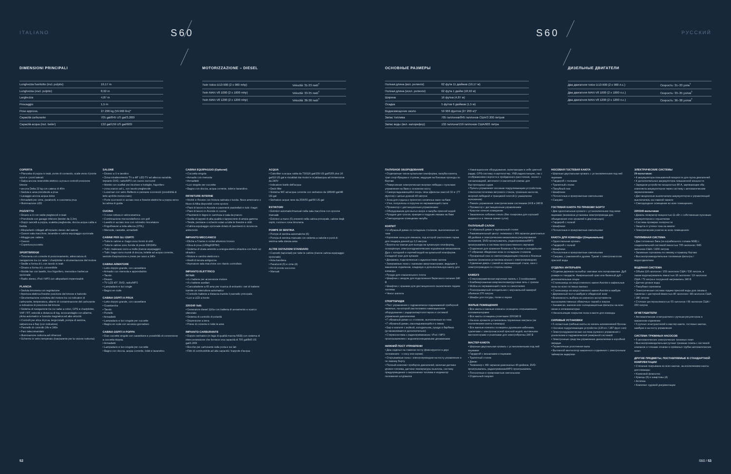ITALIANO S60
DIMENSIONI PRINCIPALI
| Lunghezza fuoritutto (incl. pulpito) | 19,17 m |
| Lunghezza (escl. pulpito) | 8,92 m |
| Larghezza | 4,87 m |
| Pescaggio | 1,5 m |
| Peso appross. | 27.200 kg (59.966 lbs)* |
| Capacità carburante | 705 gal/845 US gal/3.200l |
| Capacità acqua (incl. boiler) | 132 gal/159 US gal/603l |
MOTORIZZAZIONE – DIESEL
| Twin Volvo D13-900 (2 x 900 mhp) | Velocità: 31-33 nodi<sup>†</sup> |
| Twin MAN V8 1000 (2 x 1000 mhp) | Velocità: 33-35 nodi<sup>†</sup> |
| Twin MAN V8 1200 (2 x 1200 mhp) | Velocità: 36-38 nodi<sup>†</sup> |
COPERTA
• Plancetta di poppa in teak, ponte di comando, scale verso il ponte sport e i ponti laterali
• Salpa ancora reversibile elettrico a prua e controlli posizione timone
• ancora Delta 32 kg con catena di 40m
• Seduta e area prendisole a prua
• Lavaggio ancora acqua dolce
• Armadietti per cime, parabordi, e cuscineria prua
• Illuminazione LED
POZZETTO
• Divano a U con sedie pieghevoli in teak
• Prendisole con garage inferiore (tender da 3,3m)
• Doppi cancelli a poppa, scaletta pieghevole, doccia acqua calda e fredda
• Altoparlanti collegati all'impianto stereo del salone
• Gavoni sala macchine, lazarette e cabina equipaggio opzionale
• Alloggio per zattera
• Gavoni
• Copertura pozzetto
SPORTBRIDGE
• Timoneria con console di posizionamento, attrezzatura di navigazione tra cui radar / chartplotter e strumentazione del motore
• Sedile a forma di L con tavolo in teak
• Divano a forma di L convertibile
• Mobile bar con lavello, box frigorifero, mensola e barbecue opzionale
• Radio stereo, iPod / MP3 con altoparlanti impermeabili
PLANCIA
• Seduta timoneria con regolazione
• Apertura elettrica finestre posizione del timone e babordo
• Strumentazione completa del motore tra cui indicatori di carburante, temperatura, allarmi di contaminazione del carburante e indicatore di posizione del timone
• Sistema di navigazione tra cui radar a colori, GPS e chartplotter, VHF / RT, velocità e distanza di log, ecoscandaglio con allarme, pilota automatico e bussola magnetica ad alta velocità
• Controlli per elica di prua, tergicristalli, pompa di sentina, salpancora e flap (con indicatore)
• Pannello di controllo 24v e 240v
• Faro telecomandato
• Illuminazione notturna ad infrarossi
• Schermo in vetro temperato (trasparente per la visione notturna)
SALONE
• Divano a U e tavolino
• Zona intrattenimento TV a 48" LED TV ad altezza variabile, impianto DVD, radio/MP3 con suono surround
• Mobile con scaffali per bicchieri e bottiglie, frigorifero
• zona pranzo ad L, con tavolo pieghevole
• Lucernari con vetro Reflecto e persiane scorrevoli (possibilità di tetto apribile motorizzato)
• Porte scorrevoli in acciaio inox e finestre elettriche a poppa verso la cabina di guida
CUCINA
• 3 zone cottura in vetroceramica
• Combinazione microonde/forno con grill
• Lavello in acciaio inox con rubinetto miscelatore
• Frigo/freezer a tutta altezza (270L)
• Mensole, cassette, armadietti
CABINE PER GLI OSPITI
• Tutte le cabine e i bagni sono forniti di oblò
• Tutte le cabine sono fornite di prese 220/240v
• Tutti i materassi sono a molle (tranne equipaggio)
• Tutti i bagni sono muniti di doccia, toilette ad acqua corrente, ventole d'aspirazione e prese per rasoi a 240v
CABINA ARMATORE
• Letto doppio grande, con cassettiere
• Armadio con mensola e appendiabito
• Tavolo
• Divano
• TV LED 40", DVD, radio/MP3
• Lampadario e luci single
• Bagno en suite
CABINA OSPITI A PRUA
• Letto doppio grande, con cassettiere
• Guardaroba
• Tavolo
• Portello
• Armadietti
• Lampadario e luci singole per cuccette
• Bagno en suite con accesso giornaliero
CABINA OSPITI A POPPA
• Due cuccette singole con cassettiere e possibilità di conversione a cuccetta doppia.
• Armadietti
• Lampadario e luci singole per cuccette
• Bagno con doccia, acqua corrente, toilet e lavandino.
CABINA EQUIPAGGIO (Optional)
• Cuccetta singola
• Armadio con mensola
• Armadietti
• Luci singole per cuccette
• Bagno con doccia, acqua corrente, toilet e lavandino.
RIFINITURE INTERNE
• Mobili in Rovere con finitura satinata o lucida. Noce americano o Noce di Alba disponibili come opzioni
• Piani di lavoro in Avonite e pavimenti piastrellati in tutti i bagni
• Piani di lavoro in Avonite in cucina
• Pavimenti in legno in cambusa e sala da pranzo
• Scelta di tappeti di alta qualità e tappezzerie di ampia gamma
• Tende, persiane o schermi solari a tutte le finestre e oblò
• Cabina equipaggio opzionale dotato di pavimenti in sicurezza antiscivolo
IMPIANTO MECCANICO
• Eliche a 5 lame in nickel alluminio bronzo
• Elica di prua (130kgf/287lbf)
• Sistema di virata assistito a energia elettro-idraulica con back-up idraulico
• Motore e cambio elettronico
• Anelli di tenuta antigoccia
• Aspiratore sala macchine con ritardo controllato
IMPIANTO ELETTRICO
24 Volt:
• 4 x batterie per accensione motore
• 4 x batterie ausiliari
• Caricabatterie a 60 amp per ricarica di entrambi i set di batterie tramite un interruttore automatico
• Controllo batterie a distanza tramite il pannello principale.
• Luci a LED a bordo
220/240 Volt:
• Generatore diesel 11Kw con batteria di avviamento e scarico silenziato
• Sistema di controllo di polarità
• Dispersione a terra
• Prese di corrente in tutte le aree
IMPIANTO CARBURANTE
• Doppio serbatoio (in lega di qualità marina NSB) con sistema di interconnessione che fornisce una capacità di 705 gal/845 US gal/3.200l
• Bocche per carburante sulla porta e sui lati
• Filtri di combustibile ad alta capacità / trappole d'acqua
ACQUA
• Calorifieri a acqua calda da 73l/116 gal/159 US gal/530l plus 16 gal/19 US gal e riscaldati dai motori e scaldaacqua ad immersione da 240V
• Indicatore livello dell'acqua
• Deck filler
• Sistema WC ad acqua corrente con serbatoio da 180l/40 gal/48 US gal
• Serbatoio acque nere da 250l/55 gal/66 US gal
ESTINTORI
• Estintori automatici/manuali nella sala macchine con opzione manuale
• Estintori a mano (5) presenti nella cabina principale, cabine degli ospiti, cucina e zona timoneria
POMPE DI SENTINA
• Pompe di sentina automatiche (6)
• Pompa di sentina manuale con sistema a valvole e punti di sentina nella stessa area
ALTRE DOTAZIONI STANDARD
• Coprietti (tapuntati) per tutte le cabine (tranne cabina equipaggio opzionale)
• Asta bandiera
• Parabordi (6) e cime (4)
• Kit di pronto soccorso
• Manuali
52
S60 РУССКИЙ
ОСНОВНЫЕ РАЗМЕРЫ
| Полная длина (вкл. релинги) | 62 фута 11 дюймов (19,17 м) |
| Полная длина (искл. релинги) | 62 фута 1 дюйм (18,92 м) |
| Ширина | 16 футов (4,87 м) |
| Осадка | 5 футов 6 дюймов (1,5 м) |
| Водоизмещение около | 59 966 фунтов (27 200 кг)* |
| Запас топлива | 705 галлонов/845 галлонов США/3 200 литров |
| Запас воды (вкл. калорифер) | 132 галлона/159 галлонов США/603 литра |
ДИЗЕЛЬНЫЕ ДВИГАТЕЛИ
| Два двигателя Volvo D13-900 (2 x 900 л.с.) | Скорость: 31–33 узла<sup>†</sup> |
| Два двигателя MAN V8 1000 (2 x 1000 л.с.) | Скорость: 33–35 узлов<sup>†</sup> |
| Два двигателя MAN V8 1200 (2 x 1200 л.с.) | Скорость: 36–38 узлов<sup>†</sup> |
ПАЛУБНОЕ ОБОРУДОВАНИЕ
• Отделанные тиком купальная платформа, палуба кокпита, трап спортбриджа и ступени, ведущие на боковые проходы по бортам
• Реверсивная электрическая якорная лебёдка с пультами управления на баке и основном посту
• Самоукладывающийся якорь типа «Дельта» массой 32 кг (77 фунтов) с цепью длиной 40 метров
• Зона для отдыха и принятия солнечных ванн на баке
• Утки, полуклюзы и поручни из нержавеющей стали
• Прожектор с дистанционным управлением
• Оборудование для мытья якоря и палубы пресной водой
• Рундуки для тросов, кранцев и подушек лежака на баке
• Светодиодное освещение палубы
КОКПИТ
• U-образный диван со складным столиком, выполненным из тика
• Кормовая зона для лежаков, под которой расположен гараж для тендера длиной до 3,3 метров
• Ворота на транце для выхода на купальную платформу, оснащённую электрогидравлическим подъёмным механизмом. Душ с холодной и горячей водой на купальной платформе. Складной трап для купания
• Динамики, подключенные к аудиосистеме салона
• Запираемые люки с газовыми амортизаторами, ведущие в машинное отделение, кладовую и дополнительную каюту для команды
• Рундук для спасательного плота
• Шкафчик с вводом для подключения берегового питания 240 В
• Шкафчик с кранами для дистанционного выключения подачи топлива
• Чехол кокпита
СПОРТБРИДЖ
• Пост управления с гидравлически поднимаемой приборной панелью, на которой расположено навигационное оборудование с радаром/картплоттером и системой управления двигателями
• Г-образный диван со столиком, выполненным из тика
• Г-образный диван, раскладывающийся в лежак
• Бар в кокпите с мойкой, холодильник, рундук и барбекю (устанавливается дополнительно)
• Стереосистема с радиоприёмником / iPod / MP3-проигрывателем с водонепроницаемыми динамиками
НИЖНИЙ ПОСТ УПРАВЛЕНИ
• Два сиденья на главном посту (фиксируются в двух положениях - к носу или корме)
• Открываемые окна с электроприводом на посту управления и по левому борту
• Полный комплект приборов двигателей, включая датчики уровня топлива, датчики температуры выхлопа, систему предупреждения о загрязнении топлива и индикатор положения штурвалов
• Навигационное оборудование, включающее в себя цветной радар, GPS-систему и картплоттер, УКВ-радиостанцию, лаг с отображением скорости и пройденного расстояния, эхолот с сигнализацией, автопилот и магнитный компас для быстроходных судов
• Пульты управления носовым подруливающим устройством, стеклоочистителями ветрового стекла, трюмным насосом, якорной лебёдкой и транцевой плитой (с указателем положения)
• Панель управления электрическими системами 24 В и 240 В
• Прожектор с дистанционным управлением
• Красное ночное освещение
• Закалённое лобовое стекло (без тонировки для хорошей видимости в тёмное время суток)
ПАЛУБНЫЙ САЛОН
• U-образный диван и журнальный столик
• Развлекательный центр: телевизор с ЖК-экраном диагональю 48 дюймов и электрическим механизмом регулирования положения, DVD-проигрыватель, радиоприёмник/MP3-проигрыватель и система пространственного звучания
• Отделения для хранения бокалов и бутылок и холодильник
• Г-образная обеденная зона со складным столиком
• Прозрачный люк со светоограждающим стеклом и боковые жалюзи (возможна установка крыши с электроприводом)
• Сдвижная дверь с рамой из нержавеющей стали, окно с электроприводом со стороны кормы
КАМБУЗ
• Стеклокерамическая варочная панель с 3 конфорками
• Комбинированная микроволновая/духовая печь с грилем
• Мойка из нержавеющей стали со смесителем
• Полноразмерный холодильник с морозильной камерой объёмом 270 литров
• Шкафы для посуды, полки и ящики
ЖИЛЫЕ ПОМЕЩЕНИЯ
• Все каюты и ванные комнаты оснащены открываемыми иллюминаторами
• Все каюты оснащены розетками 220/240 В
• На всех кроватях установлены пружинные матрасы (за исключением каюты команды)
• Все ванные комнаты оснащены душевыми кабинами, туалетами с электронасосной пресной водой, вытяжными вентиляторами и розетками для электробритвы 240 В
МАСТЕР-КАЮТА
• Широкая двуспальная кровать с установленными под ней ящиками
• Гардероб с вешалками и ящиками
• Туалетный столик
• Диван
• Телевизор с ЖК-экраном диагональю 40 дюймов, DVD-проигрыватель, радиоприёмник/MP3-проигрыватель
• Потолочные и прикроватные светильники
• Отдельный санузел
НОСОВАЯ ГОСТЕВАЯ КАЮТА
• Широкая двуспальная кровать с установленными под ней ящиками
• Гардероб с полками
• Туалетный столик
• Палубный люк
• Шкафчики
• Потолочные и прикроватные светильники
• Санузел
ГОСТЕВАЯ КАЮТА ПО ПРАВОМУ БОРТУ
• Две односпальные кровати с установленными под ними ящиками (возможна установка электропривода для объединения этих кроватей в двуспальную)
• Гардероб с полкой
• Шкафчики
• Потолочные и прикроватные светильники
КАЮТА ДЛЯ КОМАНДЫ (Опционально)
• Односпальная кровать
• Гардероб с полкой
• Шкафчики
• Потолочные и прикроватные светильники
• Санузел, с раковиной и душем. Туалет с электронасосом пресной воды
ОТДЕЛКА ИНТЕРЬЕРА
• Отделка деревом на выбор: матовая или полированная. Дуб ровере в стандарте. Американский орех или беленый дуб - дополнительные опции
• Столешницы из искусственного камня Avonite и кафельные полы во всех гостевых ванных
• Столешницы из искусственного камня Avonite в камбузе
• Деревянный пол в камбузе и обеденной зоне
• Возможность выбора из широкого ассортимента высококачественных обивочных тканей и ковров
• Занавески, жалюзи или солнцезащитные фильтры на всех окнах и иллюминаторах
• Нескользящее покрытие пола в каюте для команды
СИЛОВЫЕ УСТАНОВКИ
• 5-лопастные гребные винты из никель-алюминиевой бронзы
• Носовое подруливающее устройство (130 кгс / 287 фунт-сил)
• Электрогидравлическая система рулевого управления с усилителем и гидравлической резервной системой
• Электронные средства управления двигателями и коробкой передач
• Герметичные уплотнения вала
• Вытяжной вентилятор машинного отделения с электронным таймером задержки
ЭЛЕКТРИЧЕСКИЕ СИСТЕМЫ
24-вольтовая:
• 4 аккумулятора повышенной мощности для пуска двигателей
• 4 дополнительных аккумулятора повышенной мощности
• Зарядное устройство мощностью 80 А, заряжающее оба комплекта аккумуляторов через систему с автоматическим переключением
• Дистанционные выключатели аккумуляторов и управляющий выключатель на главной панели
• Светодиодное освещение во всех помещениях
220/240-вольтовая
• Дизель-генератор мощностью 11 кВт с собственным пусковым аккумулятором и глушителем
• Система проверки полярности
• Защита от утечки тока на землю
• Электрические розетки во всех помещениях
ТОПЛИВНАЯ СИСТЕМА
• Два топливных бака (из корабельного сплава NSB) с соединительной системой ёмкостью 705 галлонов / 845 галлонов США / 3200 литров
• Заливные горловины по левому и правому бортам
• Высокопроизводительные топливные фильтры / водоотделители
ВОДЯНАЯ СИСТЕМА
• Объём 116 галлонов / 159 галлонов США / 530 литров, а также водонагреватель ёмкостью 16 галлонов / 19 галлонов США / 73 литра и погружной нагреватель 240 В
• Датчик уровня воды
• Палубная горловина
• Электрическая система подачи пресной воды для смыва в туалетах с цистерной ёмкостью 40 галлонов / 48 галлонов США / 180 литров
• Сточная цистерна ёмкостью 55 галлонов / 66 галлонов США / 250 литров
ОГНЕТУШИТЕЛИ
• Автоматические огнетушители с ручным регулятором в машинном отделении
• 5 ручных огнетушителей в мастер-каюте, гостевых каютах, камбузе и на посту управления
СИСТЕМА ТРЮМНЫХ НАСОСОВ
• 6 автоматических электрических трюмных помп
• Высокопроизводительная ручная трюмная помпа с системой клапанов и точками откачки в приёмных трубах автоматических помп
ДРУГИЕ ПРЕДМЕТЫ, ПОСТАВЛЯЕМЫЕ В СТАНДАРТНОЙ КОМПЛЕКТАЦИИ
• Стёганые покрывала во всех каютах, за исключением каюты для команды
• Кормовой флагшток
• Кранцы (6) и швартовы (4)
• Аптечка
• Комплект судовой документации
S60 / 53